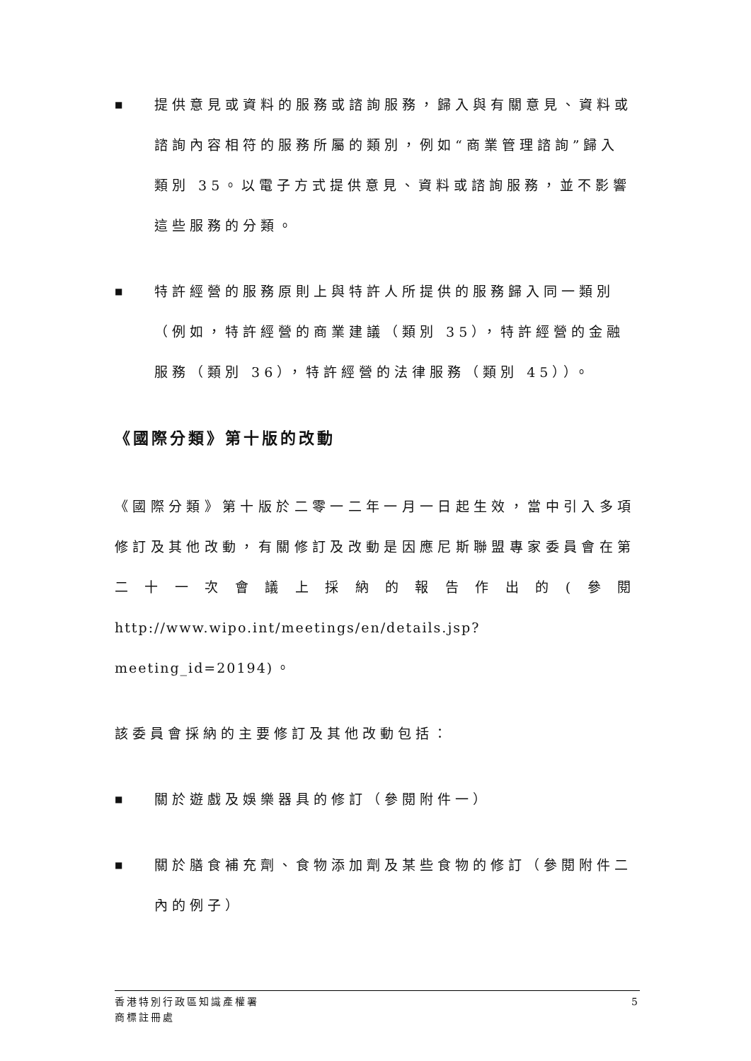■
提供意見或資料的服務或諮詢服務，歸入與有關意見、資料或諮詢內容相符的服務所屬的類別，例如“商業管理諮詢”歸入類別 35。以電子方式提供意見、資料或諮詢服務，並不影響這些服務的分類。
■
特許經營的服務原則上與特許人所提供的服務歸入同一類別（例如，特許經營的商業建議（類別 35），特許經營的金融服務（類別 36），特許經營的法律服務（類別 45））。
《國際分類》第十版的改動
《國際分類》第十版於二零一二年一月一日起生效，當中引入多項修訂及其他改動，有關修訂及改動是因應尼斯聯盟專家委員會在第二十一次會議上採納的報告作出的(參閱 http://www.wipo.int/meetings/en/details.jsp?meeting_id=20194)。
該委員會採納的主要修訂及其他改動包括：
■
關於遊戲及娛樂器具的修訂（參閱附件一）
■
關於膳食補充劑、食物添加劑及某些食物的修訂（參閱附件二內的例子）
香港特別行政區知識產權署
商標註冊處
5